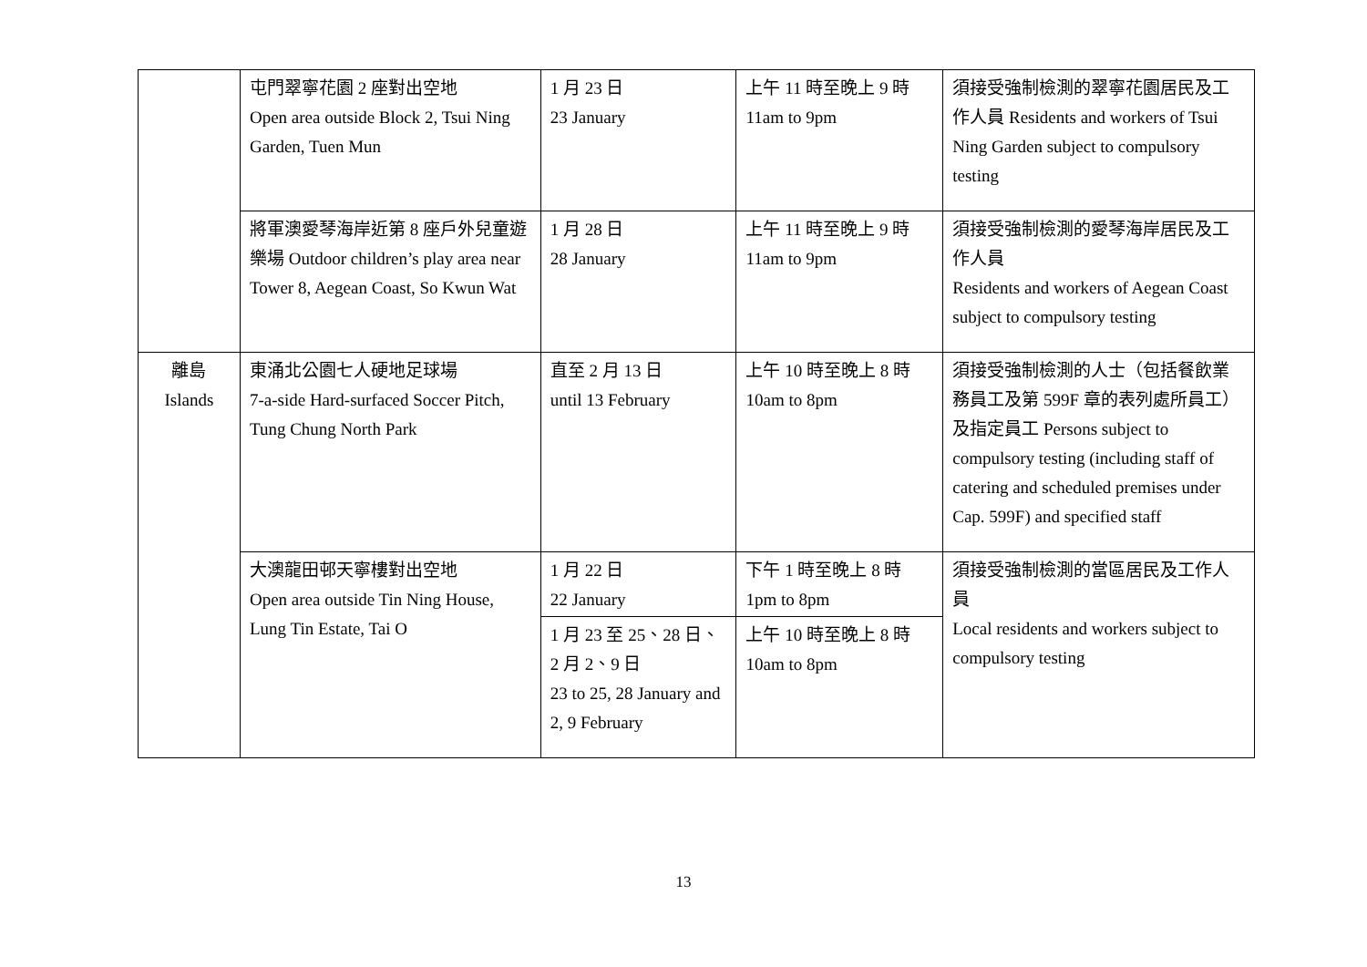| | 屯門翠寧花園 2 座對出空地 Open area outside Block 2, Tsui Ning Garden, Tuen Mun | 1 月 23 日 23 January | 上午 11 時至晚上 9 時 11am to 9pm | 須接受強制檢測的翠寧花園居民及工作人員 Residents and workers of Tsui Ning Garden subject to compulsory testing |
| | 將軍澳愛琴海岸近第 8 座戶外兒童遊樂場 Outdoor children’s play area near Tower 8, Aegean Coast, So Kwun Wat | 1 月 28 日 28 January | 上午 11 時至晚上 9 時 11am to 9pm | 須接受強制檢測的愛琴海岸居民及工作人員 Residents and workers of Aegean Coast subject to compulsory testing |
| 離島 Islands | 東涌北公園七人硬地足球場 7-a-side Hard-surfaced Soccer Pitch, Tung Chung North Park | 直至 2 月 13 日 until 13 February | 上午 10 時至晚上 8 時 10am to 8pm | 須接受強制檢測的人士（包括餐飲業務員工及第 599F 章的表列處所員工）及指定員工 Persons subject to compulsory testing (including staff of catering and scheduled premises under Cap. 599F) and specified staff |
| | 大澳龍田邨天寧樓對出空地 Open area outside Tin Ning House, Lung Tin Estate, Tai O | 1 月 22 日 22 January | 下午 1 時至晚上 8 時 1pm to 8pm | 須接受強制檢測的當區居民及工作人員 Local residents and workers subject to compulsory testing |
| | | 1 月 23 至 25、28 日、2 月 2、9 日 23 to 25, 28 January and 2, 9 February | 上午 10 時至晚上 8 時 10am to 8pm | |
13